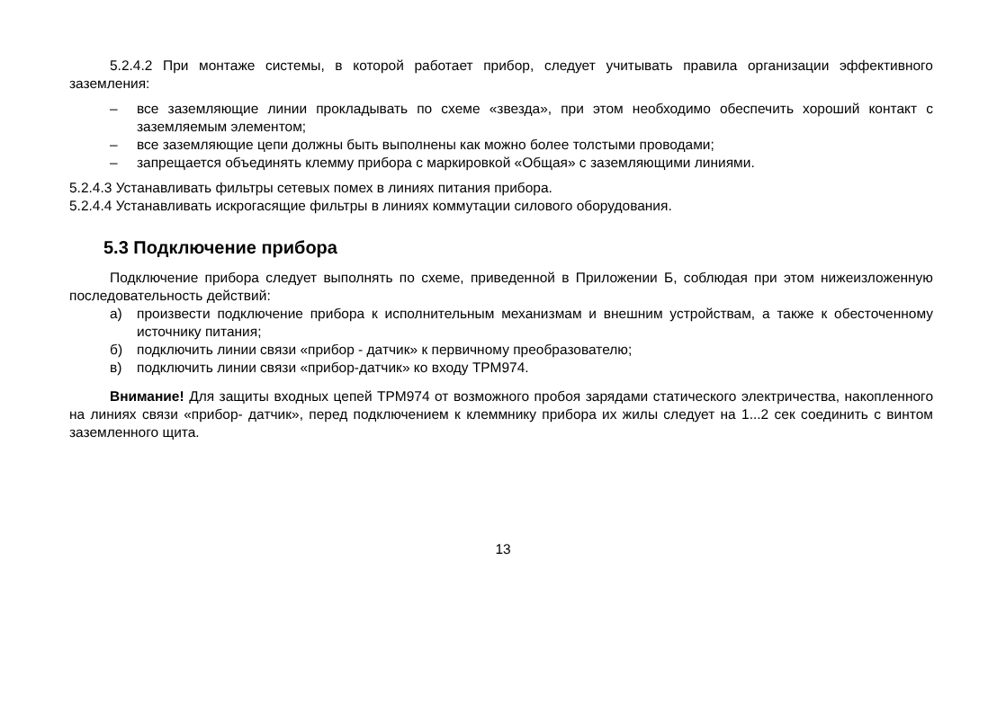5.2.4.2 При монтаже системы, в которой работает прибор, следует учитывать правила организации эффективного заземления:
– все заземляющие линии прокладывать по схеме «звезда», при этом необходимо обеспечить хороший контакт с заземляемым элементом;
– все заземляющие цепи должны быть выполнены как можно более толстыми проводами;
– запрещается объединять клемму прибора с маркировкой «Общая» с заземляющими линиями.
5.2.4.3 Устанавливать фильтры сетевых помех в линиях питания прибора.
5.2.4.4 Устанавливать искрогасящие фильтры в линиях коммутации силового оборудования.
5.3 Подключение прибора
Подключение прибора следует выполнять по схеме, приведенной в Приложении Б, соблюдая при этом нижеизложенную последовательность действий:
а) произвести подключение прибора к исполнительным механизмам и внешним устройствам, а также к обесточенному источнику питания;
б) подключить линии связи «прибор - датчик» к первичному преобразователю;
в) подключить линии связи «прибор-датчик» ко входу ТРМ974.
Внимание! Для защиты входных цепей ТРМ974 от возможного пробоя зарядами статического электричества, накопленного на линиях связи «прибор- датчик», перед подключением к клеммнику прибора их жилы следует на 1...2 сек соединить с винтом заземленного щита.
13